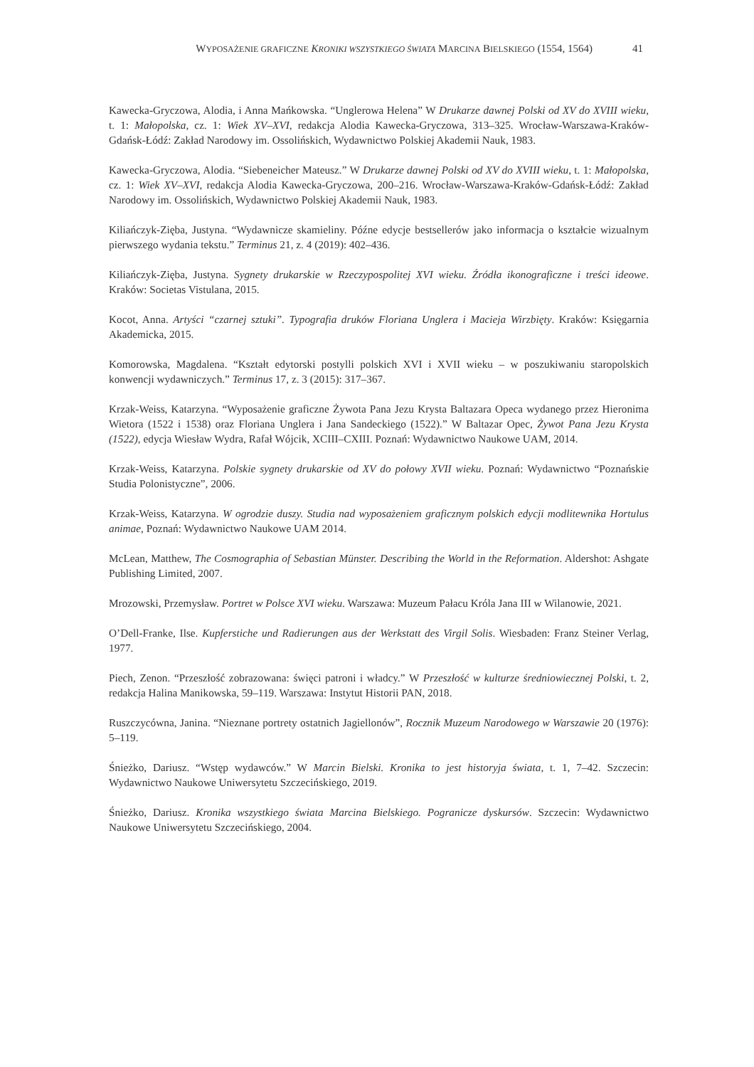WYPOSAŻENIE GRAFICZNE KRONIKI WSZYSTKIEGO ŚWIATA MARCINA BIELSKIEGO (1554, 1564) 41
Kawecka-Gryczowa, Alodia, i Anna Mańkowska. “Unglerowa Helena” W Drukarze dawnej Polski od XV do XVIII wieku, t. 1: Małopolska, cz. 1: Wiek XV–XVI, redakcja Alodia Kawecka-Gryczowa, 313–325. Wrocław-Warszawa-Kraków-Gdańsk-Łódź: Zakład Narodowy im. Ossolińskich, Wydawnictwo Polskiej Akademii Nauk, 1983.
Kawecka-Gryczowa, Alodia. “Siebeneicher Mateusz.” W Drukarze dawnej Polski od XV do XVIII wieku, t. 1: Małopolska, cz. 1: Wiek XV–XVI, redakcja Alodia Kawecka-Gryczowa, 200–216. Wrocław-Warszawa-Kraków-Gdańsk-Łódź: Zakład Narodowy im. Ossolińskich, Wydawnictwo Polskiej Akademii Nauk, 1983.
Kiliańczyk-Zięba, Justyna. “Wydawnicze skamieliny. Późne edycje bestsellerów jako informacja o kształcie wizualnym pierwszego wydania tekstu.” Terminus 21, z. 4 (2019): 402–436.
Kiliańczyk-Zięba, Justyna. Sygnety drukarskie w Rzeczypospolitej XVI wieku. Źródła ikonograficzne i treści ideowe. Kraków: Societas Vistulana, 2015.
Kocot, Anna. Artyści “czarnej sztuki”. Typografia druków Floriana Unglera i Macieja Wirzbięty. Kraków: Księgarnia Akademicka, 2015.
Komorowska, Magdalena. “Kształt edytorski postylli polskich XVI i XVII wieku – w poszukiwaniu staropolskich konwencji wydawniczych.” Terminus 17, z. 3 (2015): 317–367.
Krzak-Weiss, Katarzyna. “Wyposażenie graficzne Żywota Pana Jezu Krysta Baltazara Opeca wydanego przez Hieronima Wietora (1522 i 1538) oraz Floriana Unglera i Jana Sandeckiego (1522).” W Baltazar Opec, Żywot Pana Jezu Krysta (1522), edycja Wiesław Wydra, Rafał Wójcik, XCIII–CXIII. Poznań: Wydawnictwo Naukowe UAM, 2014.
Krzak-Weiss, Katarzyna. Polskie sygnety drukarskie od XV do połowy XVII wieku. Poznań: Wydawnictwo “Poznańskie Studia Polonistyczne”, 2006.
Krzak-Weiss, Katarzyna. W ogrodzie duszy. Studia nad wyposażeniem graficznym polskich edycji modlitewnika Hortulus animae, Poznań: Wydawnictwo Naukowe UAM 2014.
McLean, Matthew, The Cosmographia of Sebastian Münster. Describing the World in the Reformation. Aldershot: Ashgate Publishing Limited, 2007.
Mrozowski, Przemysław. Portret w Polsce XVI wieku. Warszawa: Muzeum Pałacu Króla Jana III w Wilanowie, 2021.
O’Dell-Franke, Ilse. Kupferstiche und Radierungen aus der Werkstatt des Virgil Solis. Wiesbaden: Franz Steiner Verlag, 1977.
Piech, Zenon. “Przeszłość zobrazowana: święci patroni i władcy.” W Przeszłość w kulturze średniowiecznej Polski, t. 2, redakcja Halina Manikowska, 59–119. Warszawa: Instytut Historii PAN, 2018.
Ruszczycówna, Janina. “Nieznane portrety ostatnich Jagiellonów”, Rocznik Muzeum Narodowego w Warszawie 20 (1976): 5–119.
Śnieżko, Dariusz. “Wstęp wydawców.” W Marcin Bielski. Kronika to jest historyja świata, t. 1, 7–42. Szczecin: Wydawnictwo Naukowe Uniwersytetu Szczecińskiego, 2019.
Śnieżko, Dariusz. Kronika wszystkiego świata Marcina Bielskiego. Pogranicze dyskursów. Szczecin: Wydawnictwo Naukowe Uniwersytetu Szczecińskiego, 2004.